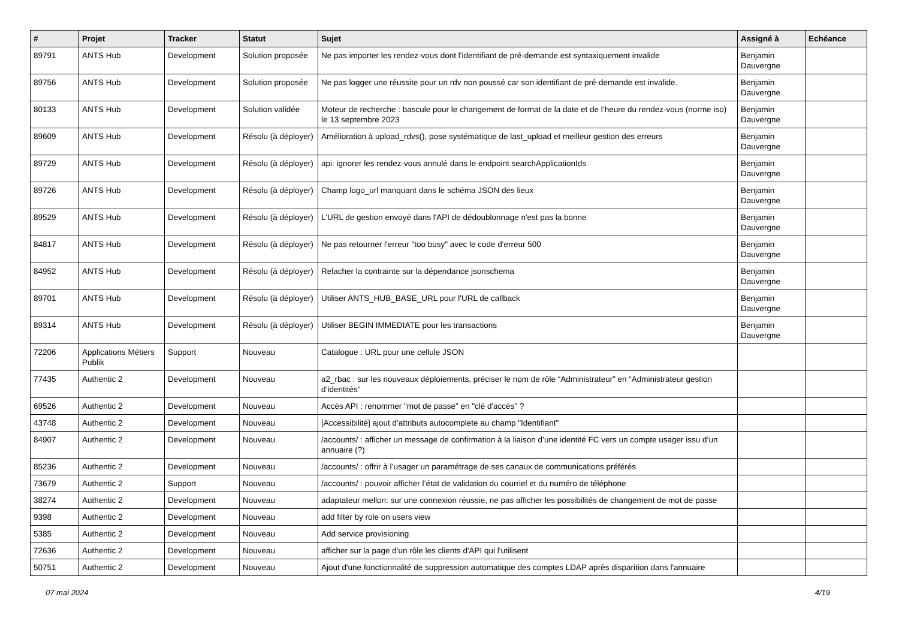| # | Projet | Tracker | Statut | Sujet | Assigné à | Echéance |
| --- | --- | --- | --- | --- | --- | --- |
| 89791 | ANTS Hub | Development | Solution proposée | Ne pas importer les rendez-vous dont l'identifiant de pré-demande est syntaxiquement invalide | Benjamin Dauvergne | |
| 89756 | ANTS Hub | Development | Solution proposée | Ne pas logger une réussite pour un rdv non poussé car son identifiant de pré-demande est invalide. | Benjamin Dauvergne | |
| 80133 | ANTS Hub | Development | Solution validée | Moteur de recherche : bascule pour le changement de format de la date et de l’heure du rendez-vous (norme iso) le 13 septembre 2023 | Benjamin Dauvergne | |
| 89609 | ANTS Hub | Development | Résolu (à déployer) | Amélioration à upload_rdvs(), pose systématique de last_upload et meilleur gestion des erreurs | Benjamin Dauvergne | |
| 89729 | ANTS Hub | Development | Résolu (à déployer) | api: ignorer les rendez-vous annulé dans le endpoint searchApplicationIds | Benjamin Dauvergne | |
| 89726 | ANTS Hub | Development | Résolu (à déployer) | Champ logo_url manquant dans le schéma JSON des lieux | Benjamin Dauvergne | |
| 89529 | ANTS Hub | Development | Résolu (à déployer) | L'URL de gestion envoyé dans l'API de dédoublonnage n'est pas la bonne | Benjamin Dauvergne | |
| 84817 | ANTS Hub | Development | Résolu (à déployer) | Ne pas retourner l'erreur "too busy" avec le code d'erreur 500 | Benjamin Dauvergne | |
| 84952 | ANTS Hub | Development | Résolu (à déployer) | Relacher la contrainte sur la dépendance jsonschema | Benjamin Dauvergne | |
| 89701 | ANTS Hub | Development | Résolu (à déployer) | Utiliser ANTS_HUB_BASE_URL pour l'URL de callback | Benjamin Dauvergne | |
| 89314 | ANTS Hub | Development | Résolu (à déployer) | Utiliser BEGIN IMMEDIATE pour les transactions | Benjamin Dauvergne | |
| 72206 | Applications Métiers Publik | Support | Nouveau | Catalogue : URL pour une cellule JSON | | |
| 77435 | Authentic 2 | Development | Nouveau | a2_rbac : sur les nouveaux déploiements, préciser le nom de rôle “Administrateur” en “Administrateur gestion d’identités” | | |
| 69526 | Authentic 2 | Development | Nouveau | Accès API : renommer "mot de passe" en "clé d'accès" ? | | |
| 43748 | Authentic 2 | Development | Nouveau | [Accessibilité] ajout d'attributs autocomplete au champ "Identifiant" | | |
| 84907 | Authentic 2 | Development | Nouveau | /accounts/ : afficher un message de confirmation à la liaison d’une identité FC vers un compte usager issu d’un annuaire (?) | | |
| 85236 | Authentic 2 | Development | Nouveau | /accounts/ : offrir à l’usager un paramétrage de ses canaux de communications préférés | | |
| 73679 | Authentic 2 | Support | Nouveau | /accounts/ : pouvoir afficher l’état de validation du courriel et du numéro de téléphone | | |
| 38274 | Authentic 2 | Development | Nouveau | adaptateur mellon: sur une connexion réussie, ne pas afficher les possibilités de changement de mot de passe | | |
| 9398 | Authentic 2 | Development | Nouveau | add filter by role on users view | | |
| 5385 | Authentic 2 | Development | Nouveau | Add service provisioning | | |
| 72636 | Authentic 2 | Development | Nouveau | afficher sur la page d'un rôle les clients d'API qui l'utilisent | | |
| 50751 | Authentic 2 | Development | Nouveau | Ajout d'une fonctionnalité de suppression automatique des comptes LDAP après disparition dans l'annuaire | | |
07 mai 2024 4/19